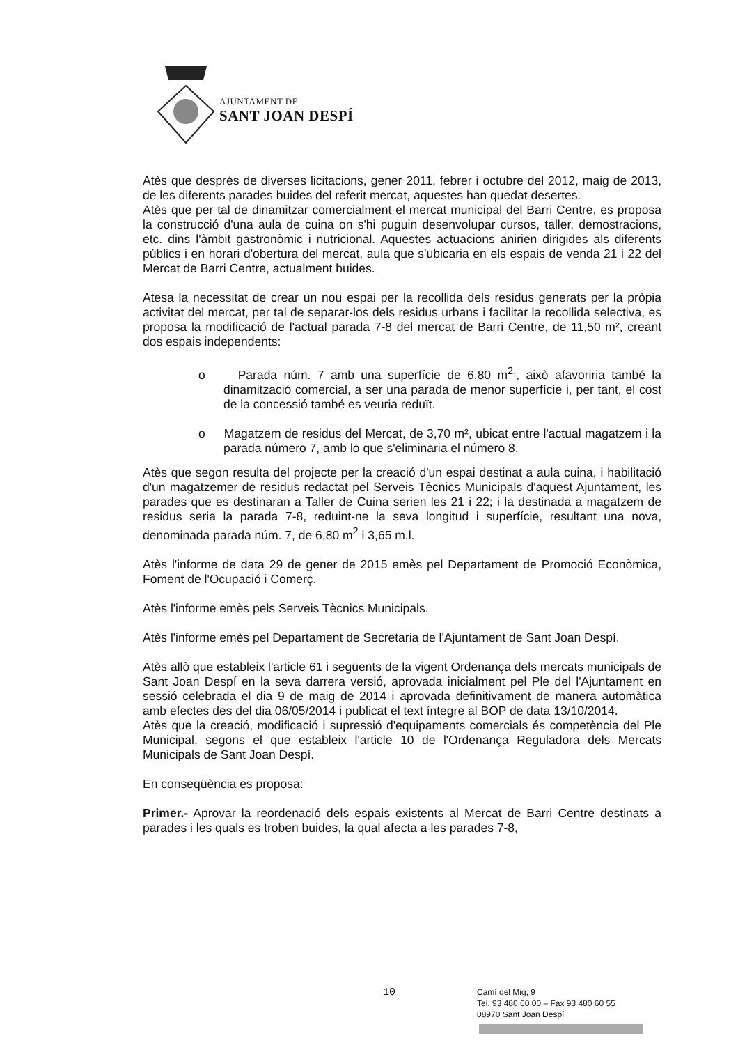AJUNTAMENT DE
SANT JOAN DESPÍ
Atès que després de diverses licitacions, gener 2011, febrer i octubre del 2012, maig de 2013, de les diferents parades buides del referit mercat, aquestes han quedat desertes.
Atès que per tal de dinamitzar comercialment el mercat municipal del Barri Centre, es proposa la construcció d'una aula de cuina on s'hi puguin desenvolupar cursos, taller, demostracions, etc. dins l'àmbit gastronòmic i nutricional. Aquestes actuacions anirien dirigides als diferents públics i en horari d'obertura del mercat, aula que s'ubicaria en els espais de venda 21 i 22 del Mercat de Barri Centre, actualment buides.
Atesa la necessitat de crear un nou espai per la recollida dels residus generats per la pròpia activitat del mercat, per tal de separar-los dels residus urbans i facilitar la recollida selectiva, es proposa la modificació de l'actual parada 7-8 del mercat de Barri Centre, de 11,50 m², creant dos espais independents:
o Parada núm. 7 amb una superfície de 6,80 m<sup>2,</sup>, això afavoriria també la dinamització comercial, a ser una parada de menor superfície i, per tant, el cost de la concessió també es veuria reduït.
o Magatzem de residus del Mercat, de 3,70 m², ubicat entre l'actual magatzem i la parada número 7, amb lo que s'eliminaria el número 8.
Atès que segon resulta del projecte per la creació d'un espai destinat a aula cuina, i habilitació d'un magatzemer de residus redactat pel Serveis Tècnics Municipals d'aquest Ajuntament, les parades que es destinaran a Taller de Cuina serien les 21 i 22; i la destinada a magatzem de residus seria la parada 7-8, reduint-ne la seva longitud i superfície, resultant una nova, denominada parada núm. 7, de 6,80 m<sup>2</sup> i 3,65 m.l.
Atès l'informe de data 29 de gener de 2015 emès pel Departament de Promoció Econòmica, Foment de l'Ocupació i Comerç.
Atès l'informe emès pels Serveis Tècnics Municipals.
Atès l'informe emès pel Departament de Secretaria de l'Ajuntament de Sant Joan Despí.
Atès allò que estableix l'article 61 i següents de la vigent Ordenança dels mercats municipals de Sant Joan Despí en la seva darrera versió, aprovada inicialment pel Ple del l'Ajuntament en sessió celebrada el dia 9 de maig de 2014 i aprovada definitivament de manera automàtica amb efectes des del dia 06/05/2014 i publicat el text íntegre al BOP de data 13/10/2014.
Atès que la creació, modificació i supressió d'equipaments comercials és competència del Ple Municipal, segons el que estableix l'article 10 de l'Ordenança Reguladora dels Mercats Municipals de Sant Joan Despí.
En conseqüència es proposa:
Primer.- Aprovar la reordenació dels espais existents al Mercat de Barri Centre destinats a parades i les quals es troben buides, la qual afecta a les parades 7-8,
10
Camí del Mig, 9
Tel. 93 480 60 00 – Fax 93 480 60 55
08970 Sant Joan Despí